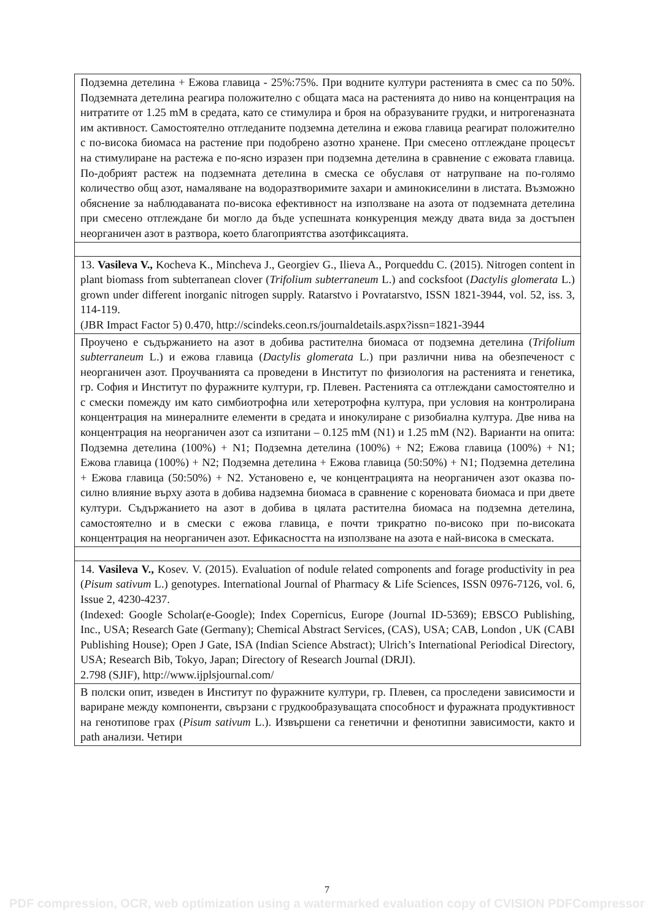| Подземна детелина + Ежова главица - 25%:75%. При водните култури растенията в смес са по 50%. Подземната детелина реагира положително с общата маса на растенията до ниво на концентрация на нитратите от 1.25 mM в средата, като се стимулира и броя на образуваните грудки, и нитрогеназната им активност. Самостоятелно отгледаните подземна детелина и ежова главица реагират положително с по-висока биомаса на растение при подобрено азотно хранене. При смесено отглеждане процесът на стимулиране на растежа е по-ясно изразен при подземна детелина в сравнение с ежовата главица. По-добрият растеж на подземната детелина в смеска се обуславя от натрупване на по-голямо количество общ азот, намаляване на водоразтворимите захари и аминокиселини в листата. Възможно обяснение за наблюдаваната по-висока ефективност на използване на азота от подземната детелина при смесено отглеждане би могло да бъде успешната конкуренция между двата вида за достъпен неорганичен азот в разтвора, което благоприятства азотфиксацията. |
| 13. Vasileva V., Kocheva K., Mincheva J., Georgiev G., Ilieva A., Porqueddu C. (2015). Nitrogen content in plant biomass from subterranean clover ( Trifolium subterraneum L.) and cocksfoot ( Dactylis glomerata L.) grown under different inorganic nitrogen supply. Ratarstvo i Povratarstvo, ISSN 1821-3944, vol. 52, iss. 3, 114-119. (JBR Impact Factor 5) 0.470, http://scindeks.ceon.rs/journaldetails.aspx?issn=1821-3944 |
| Проучено е съдържанието на азот в добива растителна биомаса от подземна детелина ( Trifolium subterraneum L.) и ежова главица ( Dactylis glomerata L.) при различни нива на обезпеченост с неорганичен азот. Проучванията са проведени в Институт по физиология на растенията и генетика, гр. София и Институт по фуражните култури, гр. Плевен. Растенията са отглеждани самостоятелно и с смески помежду им като симбиотрофна или хетеротрофна култура, при условия на контролирана концентрация на минералните елементи в средата и инокулиране с ризобиална култура. Две нива на концентрация на неорганичен азот са изпитани – 0.125 mM (N1) и 1.25 mM (N2). Варианти на опита: Подземна детелина (100%) + N1; Подземна детелина (100%) + N2; Ежова главица (100%) + N1; Ежова главица (100%) + N2; Подземна детелина + Ежова главица (50:50%) + N1; Подземна детелина + Ежова главица (50:50%) + N2. Установено е, че концентрацията на неорганичен азот оказва по-силно влияние върху азота в добива надземна биомаса в сравнение с кореновата биомаса и при двете култури. Съдържанието на азот в добива в цялата растителна биомаса на подземна детелина, самостоятелно и в смески с ежова главица, е почти трикратно по-високо при по-високата концентрация на неорганичен азот. Ефикасността на използване на азота е най-висока в смеската. |
| 14. Vasileva V., Kosev. V. (2015). Evaluation of nodule related components and forage productivity in pea ( Pisum sativum L.) genotypes. International Journal of Pharmacy & Life Sciences, ISSN 0976-7126, vol. 6, Issue 2, 4230-4237. (Indexed: Google Scholar(e-Google); Index Copernicus, Europe (Journal ID-5369); EBSCO Publishing, Inc., USA; Research Gate (Germany); Chemical Abstract Services, (CAS), USA; CAB, London , UK (CABI Publishing House); Open J Gate, ISA (Indian Science Abstract); Ulrich’s International Periodical Directory, USA; Research Bib, Tokyo, Japan; Directory of Research Journal (DRJI). 2.798 (SJIF), http://www.ijplsjournal.com/ |
| В полски опит, изведен в Институт по фуражните култури, гр. Плевен, са проследени зависимости и вариране между компоненти, свързани с грудкообразуващата способност и фуражната продуктивност на генотипове грах ( Pisum sativum L.). Извършени са генетични и фенотипни зависимости, както и path анализи. Четири |
7
PDF compression, OCR, web optimization using a watermarked evaluation copy of CVISION PDFCompressor